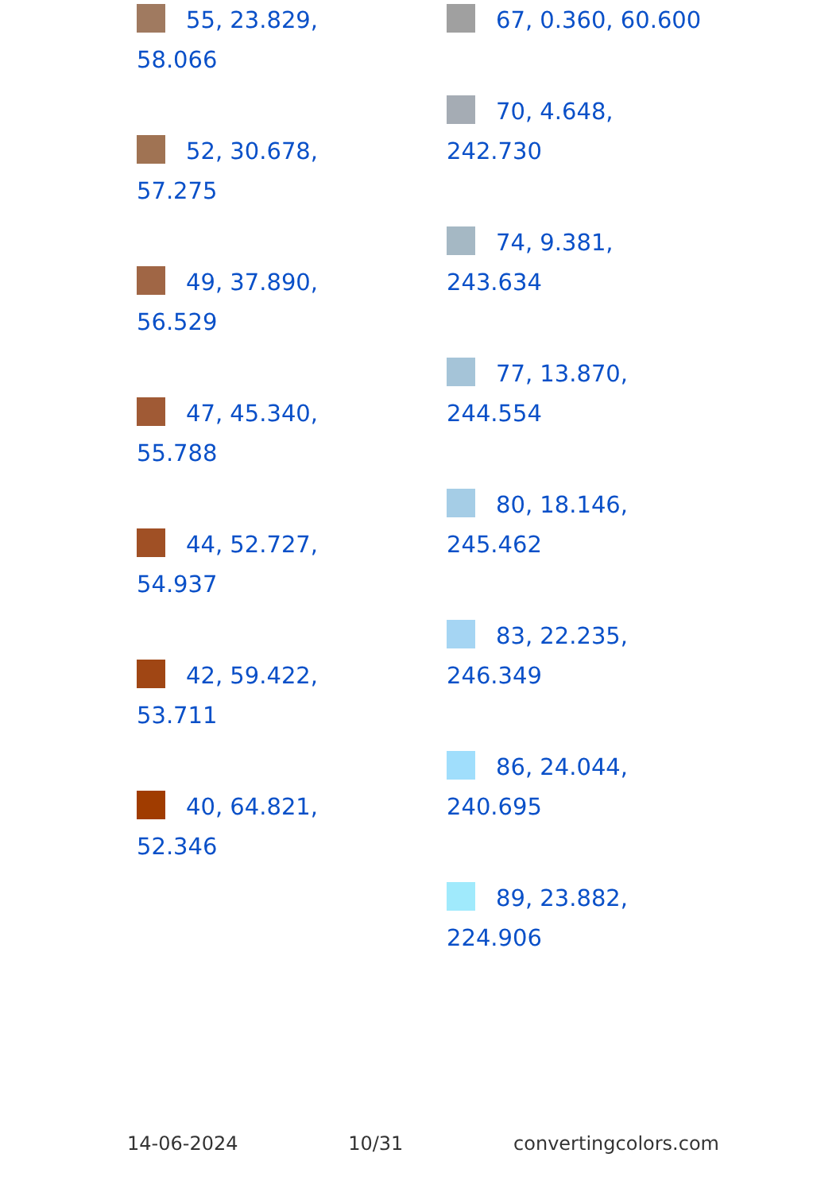55, 23.829, 58.066
52, 30.678, 57.275
49, 37.890, 56.529
47, 45.340, 55.788
44, 52.727, 54.937
42, 59.422, 53.711
40, 64.821, 52.346
67, 0.360, 60.600
70, 4.648, 242.730
74, 9.381, 243.634
77, 13.870, 244.554
80, 18.146, 245.462
83, 22.235, 246.349
86, 24.044, 240.695
89, 23.882, 224.906
14-06-2024 10/31 convertingcolors.com